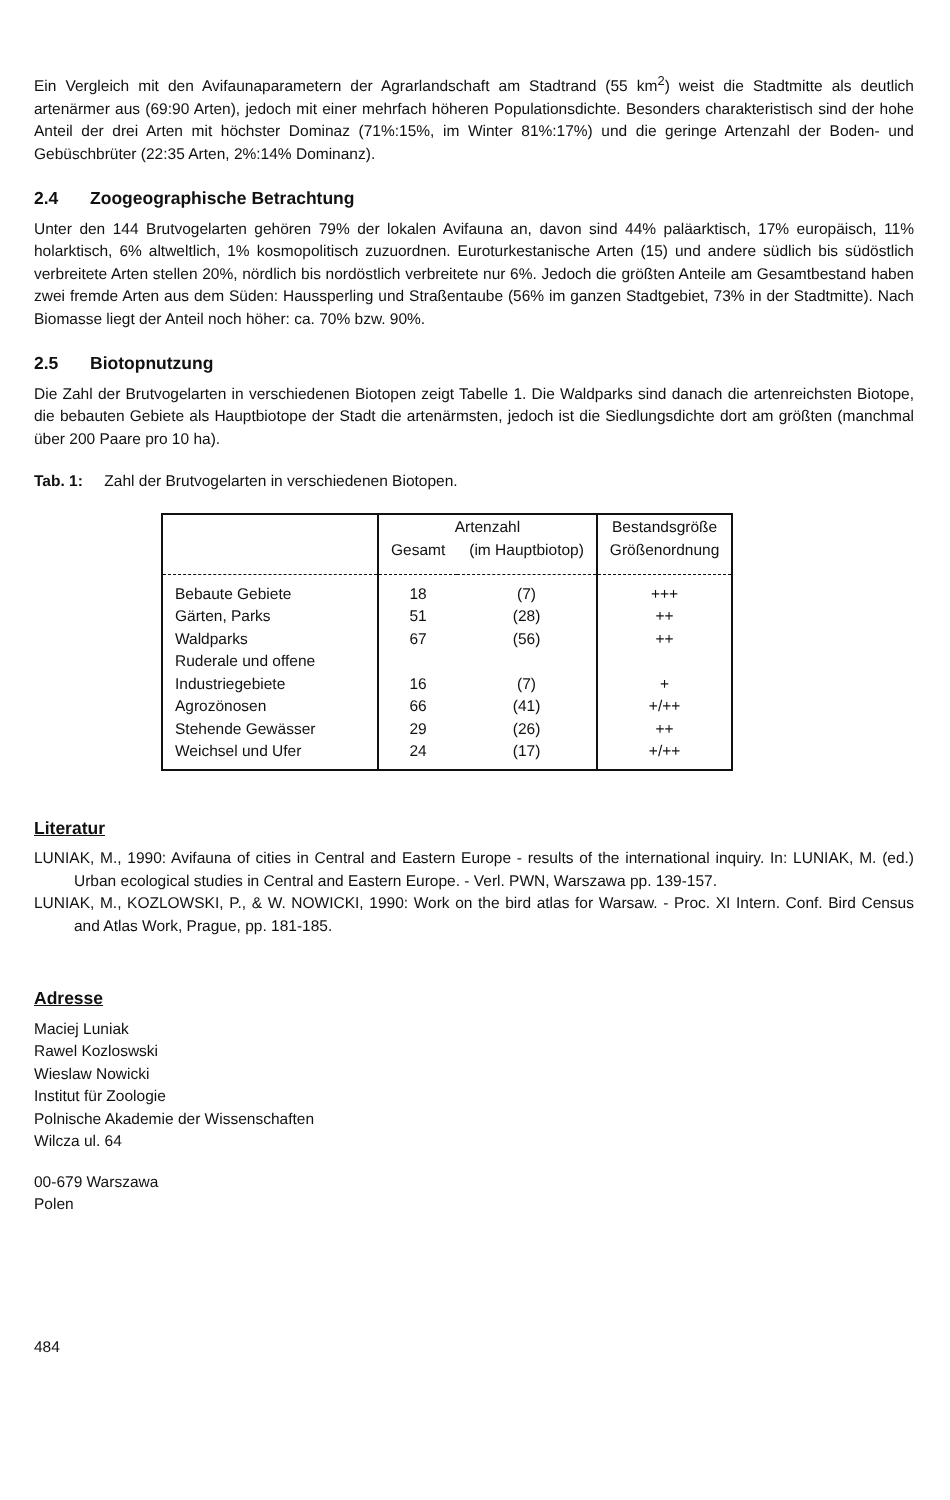Ein Vergleich mit den Avifaunaparametern der Agrarlandschaft am Stadtrand (55 km<sup>2</sup>) weist die Stadtmitte als deutlich artenärmer aus (69:90 Arten), jedoch mit einer mehrfach höheren Populationsdichte. Besonders charakteristisch sind der hohe Anteil der drei Arten mit höchster Dominaz (71%:15%, im Winter 81%:17%) und die geringe Artenzahl der Boden- und Gebüschbrüter (22:35 Arten, 2%:14% Dominanz).
2.4 Zoogeographische Betrachtung
Unter den 144 Brutvogelarten gehören 79% der lokalen Avifauna an, davon sind 44% paläarktisch, 17% europäisch, 11% holarktisch, 6% altweltlich, 1% kosmopolitisch zuzuordnen. Euroturkestanische Arten (15) und andere südlich bis südöstlich verbreitete Arten stellen 20%, nördlich bis nordöstlich verbreitete nur 6%. Jedoch die größten Anteile am Gesamtbestand haben zwei fremde Arten aus dem Süden: Haussperling und Straßentaube (56% im ganzen Stadtgebiet, 73% in der Stadtmitte). Nach Biomasse liegt der Anteil noch höher: ca. 70% bzw. 90%.
2.5 Biotopnutzung
Die Zahl der Brutvogelarten in verschiedenen Biotopen zeigt Tabelle 1. Die Waldparks sind danach die artenreichsten Biotope, die bebauten Gebiete als Hauptbiotope der Stadt die artenärmsten, jedoch ist die Siedlungsdichte dort am größten (manchmal über 200 Paare pro 10 ha).
Tab. 1: Zahl der Brutvogelarten in verschiedenen Biotopen.
| | Artenzahl | | Bestandsgröße |
| --- | --- | --- | --- |
| | Gesamt | (im Hauptbiotop) | Größenordnung |
| Bebaute Gebiete | 18 | (7) | +++ |
| Gärten, Parks | 51 | (28) | ++ |
| Waldparks | 67 | (56) | ++ |
| Ruderale und offene Industriegebiete | 16 | (7) | + |
| Agrozönosen | 66 | (41) | +/++ |
| Stehende Gewässer | 29 | (26) | ++ |
| Weichsel und Ufer | 24 | (17) | +/++ |
Literatur
LUNIAK, M., 1990: Avifauna of cities in Central and Eastern Europe - results of the international inquiry. In: LUNIAK, M. (ed.) Urban ecological studies in Central and Eastern Europe. - Verl. PWN, Warszawa pp. 139-157.
LUNIAK, M., KOZLOWSKI, P., & W. NOWICKI, 1990: Work on the bird atlas for Warsaw. - Proc. XI Intern. Conf. Bird Census and Atlas Work, Prague, pp. 181-185.
Adresse
Maciej Luniak
Rawel Kozloswski
Wieslaw Nowicki
Institut für Zoologie
Polnische Akademie der Wissenschaften
Wilcza ul. 64
00-679 Warszawa
Polen
484